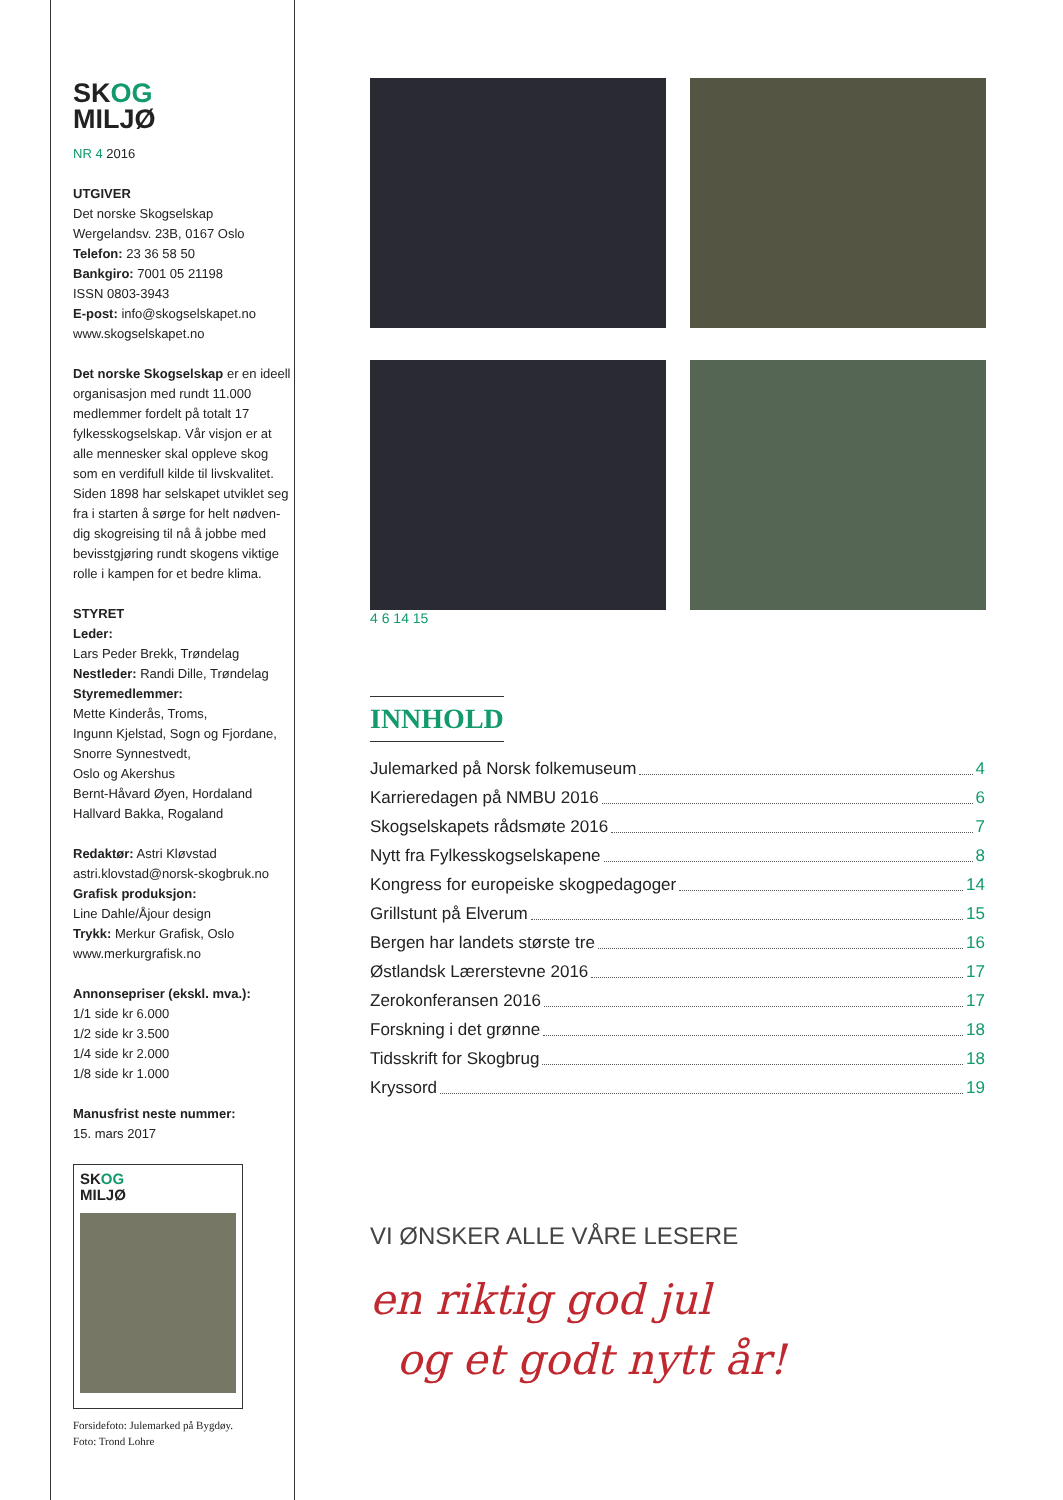SKOG
MILJØ
NR 4 2016
UTGIVER
Det norske Skogselskap
Wergelandsv. 23B, 0167 Oslo
Telefon: 23 36 58 50
Bankgiro: 7001 05 21198
ISSN 0803-3943
E-post: info@skogselskapet.no
www.skogselskapet.no
Det norske Skogselskap er en ideell organisasjon med rundt 11.000 medlemmer fordelt på totalt 17 fylkesskogselskap. Vår visjon er at alle mennesker skal oppleve skog som en verdifull kilde til livskvalitet. Siden 1898 har selskapet utviklet seg fra i starten å sørge for helt nødven-dig skogreising til nå å jobbe med bevisstgjøring rundt skogens viktige rolle i kampen for et bedre klima.
STYRET
Leder:
Lars Peder Brekk, Trøndelag
Nestleder: Randi Dille, Trøndelag
Styremedlemmer:
Mette Kinderås, Troms,
Ingunn Kjelstad, Sogn og Fjordane,
Snorre Synnestvedt,
Oslo og Akershus
Bernt-Håvard Øyen, Hordaland
Hallvard Bakka, Rogaland
Redaktør: Astri Kløvstad
astri.klovstad@norsk-skogbruk.no
Grafisk produksjon:
Line Dahle/Åjour design
Trykk: Merkur Grafisk, Oslo
www.merkurgrafisk.no
Annonsepriser (ekskl. mva.):
1/1 side kr 6.000
1/2 side kr 3.500
1/4 side kr 2.000
1/8 side kr 1.000
Manusfrist neste nummer:
15. mars 2017
SKOG
MILJØ
Forsidefoto: Julemarked på Bygdøy.
Foto: Trond Lohre
4 6 14 15
INNHOLD
Julemarked på Norsk folkemuseum 4
Karrieredagen på NMBU 2016 6
Skogselskapets rådsmøte 2016 7
Nytt fra Fylkesskogselskapene 8
Kongress for europeiske skogpedagoger 14
Grillstunt på Elverum 15
Bergen har landets største tre 16
Østlandsk Lærerstevne 2016 17
Zerokonferansen 2016 17
Forskning i det grønne 18
Tidsskrift for Skogbrug 18
Kryssord 19
VI ØNSKER ALLE VÅRE LESERE
en riktig god jul
og et godt nytt år!